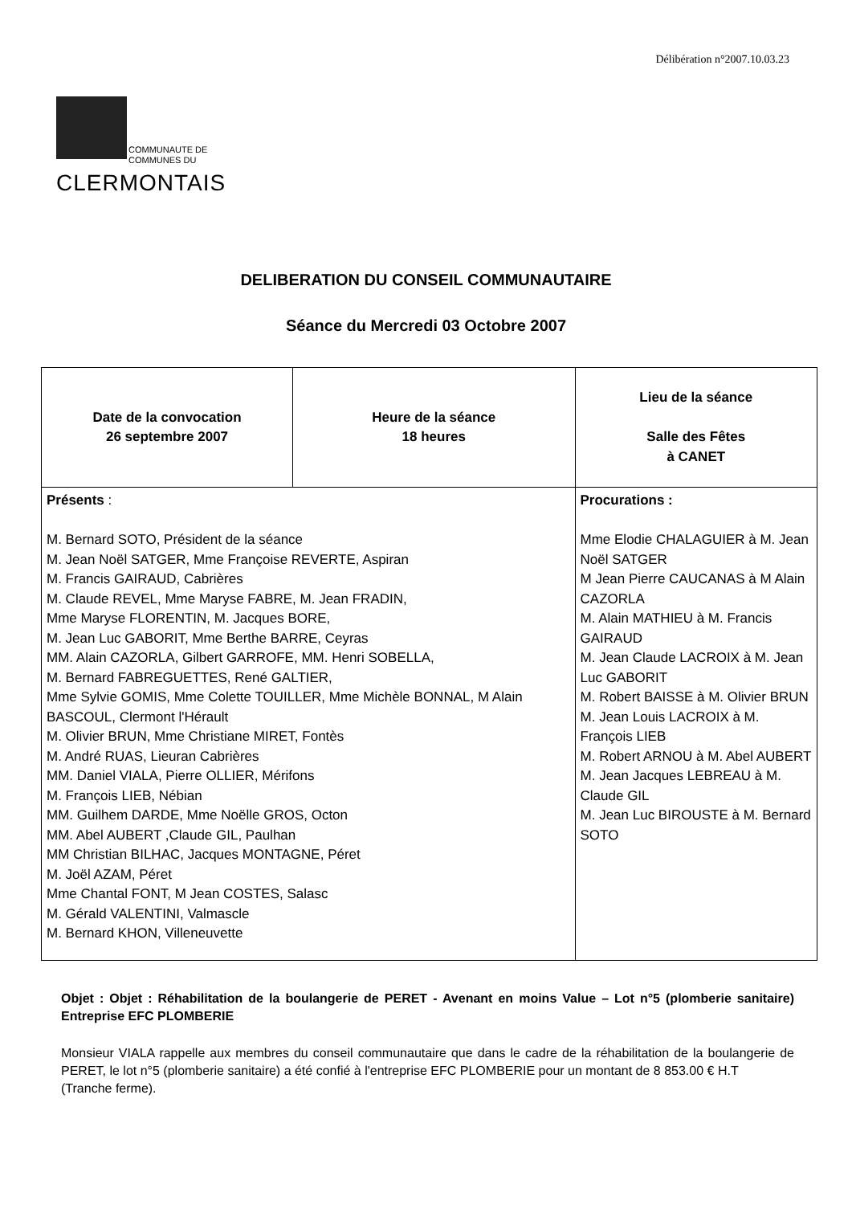Délibération n°2007.10.03.23
COMMUNAUTE DE
COMMUNES DU
CLERMONTAIS
DELIBERATION DU CONSEIL COMMUNAUTAIRE
Séance du Mercredi 03 Octobre 2007
| Date de la convocation 26 septembre 2007 | Heure de la séance 18 heures | Lieu de la séance Salle des Fêtes à CANET |
| Présents : M. Bernard SOTO, Président de la séance M. Jean Noël SATGER, Mme Françoise REVERTE, Aspiran M. Francis GAIRAUD, Cabrières M. Claude REVEL, Mme Maryse FABRE, M. Jean FRADIN, Mme Maryse FLORENTIN, M. Jacques BORE, M. Jean Luc GABORIT, Mme Berthe BARRE, Ceyras MM. Alain CAZORLA, Gilbert GARROFE, MM. Henri SOBELLA, M. Bernard FABREGUETTES, René GALTIER, Mme Sylvie GOMIS, Mme Colette TOUILLER, Mme Michèle BONNAL, M Alain BASCOUL, Clermont l'Hérault M. Olivier BRUN, Mme Christiane MIRET, Fontès M. André RUAS, Lieuran Cabrières MM. Daniel VIALA, Pierre OLLIER, Mérifons M. François LIEB, Nébian MM. Guilhem DARDE, Mme Noëlle GROS, Octon MM. Abel AUBERT ,Claude GIL, Paulhan MM Christian BILHAC, Jacques MONTAGNE, Péret M. Joël AZAM, Péret Mme Chantal FONT, M Jean COSTES, Salasc M. Gérald VALENTINI, Valmascle M. Bernard KHON, Villeneuvette | | Procurations : Mme Elodie CHALAGUIER à M. Jean Noël SATGER M Jean Pierre CAUCANAS à M Alain CAZORLA M. Alain MATHIEU à M. Francis GAIRAUD M. Jean Claude LACROIX à M. Jean Luc GABORIT M. Robert BAISSE à M. Olivier BRUN M. Jean Louis LACROIX à M. François LIEB M. Robert ARNOU à M. Abel AUBERT M. Jean Jacques LEBREAU à M. Claude GIL M. Jean Luc BIROUSTE à M. Bernard SOTO |
Objet : Objet : Réhabilitation de la boulangerie de PERET - Avenant en moins Value – Lot n°5 (plomberie sanitaire) Entreprise EFC PLOMBERIE
Monsieur VIALA rappelle aux membres du conseil communautaire que dans le cadre de la réhabilitation de la boulangerie de PERET, le lot n°5 (plomberie sanitaire) a été confié à l'entreprise EFC PLOMBERIE pour un montant de 8 853.00 € H.T
(Tranche ferme).